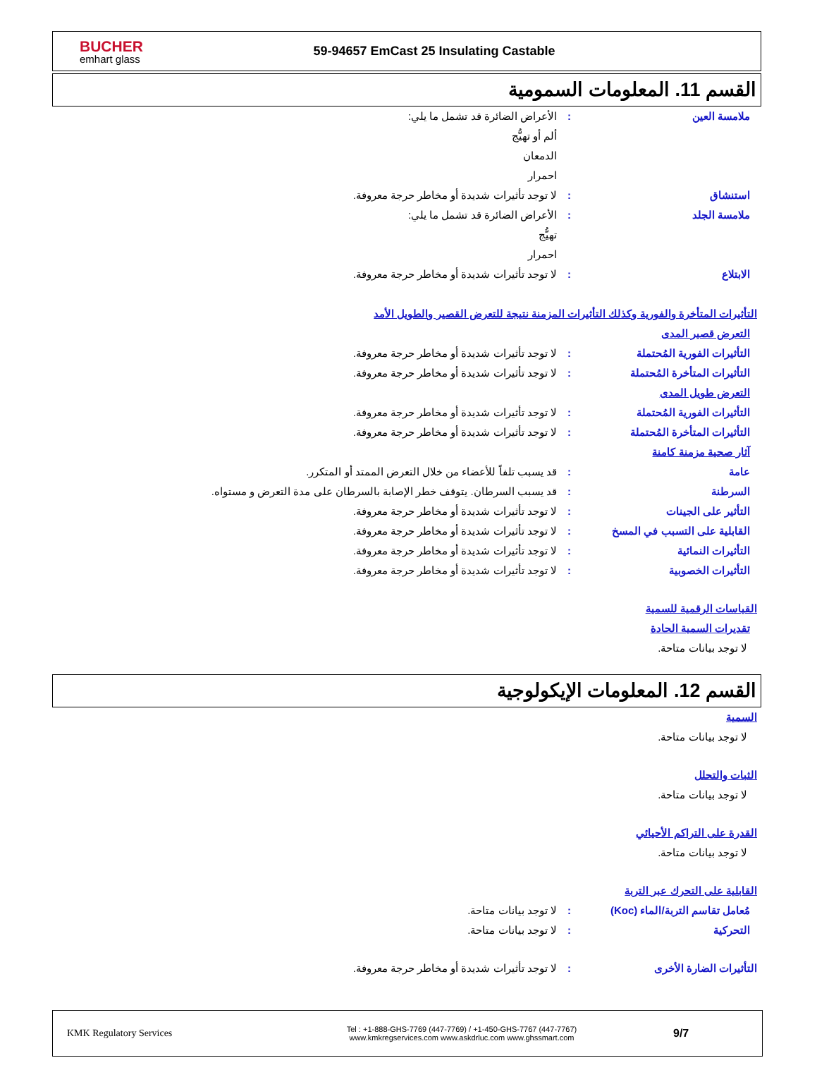BUCHER
emhart glass
59-94657 EmCast 25 Insulating Castable
القسم 11. المعلومات السمومية
ملامسة العين : الأعراض الضائرة قد تشمل ما يلي:
ألم أو تهيُّج
الدمعان
احمرار
استنشاق : لا توجد تأثيرات شديدة أو مخاطر حرجة معروفة.
ملامسة الجلد : الأعراض الضائرة قد تشمل ما يلي:
تهيُّج
احمرار
الابتلاع : لا توجد تأثيرات شديدة أو مخاطر حرجة معروفة.
التأثيرات المتأخرة والفورية وكذلك التأثيرات المزمنة نتيجة للتعرض القصير والطويل الأمد
التعرض قصير المدى
التأثيرات الفورية المُحتملة : لا توجد تأثيرات شديدة أو مخاطر حرجة معروفة.
التأثيرات المتأخرة المُحتملة : لا توجد تأثيرات شديدة أو مخاطر حرجة معروفة.
التعرض طويل المدى
التأثيرات الفورية المُحتملة : لا توجد تأثيرات شديدة أو مخاطر حرجة معروفة.
التأثيرات المتأخرة المُحتملة : لا توجد تأثيرات شديدة أو مخاطر حرجة معروفة.
آثار صحية مزمنة كامنة
عامة : قد يسبب تلفاً للأعضاء من خلال التعرض الممتد أو المتكرر.
السرطنة : قد يسبب السرطان. يتوقف خطر الإصابة بالسرطان على مدة التعرض و مستواه.
التأثير على الجينات : لا توجد تأثيرات شديدة أو مخاطر حرجة معروفة.
القابلية على التسبب في المسخ : لا توجد تأثيرات شديدة أو مخاطر حرجة معروفة.
التأثيرات النمائية : لا توجد تأثيرات شديدة أو مخاطر حرجة معروفة.
التأثيرات الخصوبية : لا توجد تأثيرات شديدة أو مخاطر حرجة معروفة.
القياسات الرقمية للسمية
تقديرات السمية الحادة
لا توجد بيانات متاحة.
القسم 12. المعلومات الإيكولوجية
السمية
لا توجد بيانات متاحة.
الثبات والتحلل
لا توجد بيانات متاحة.
القدرة على التراكم الأحيائي
لا توجد بيانات متاحة.
القابلية على التحرك عبر التربة
مُعامل تقاسم التربة/الماء (Koc)
: لا توجد بيانات متاحة.
التحركية : لا توجد بيانات متاحة.
التأثيرات الضارة الأخرى : لا توجد تأثيرات شديدة أو مخاطر حرجة معروفة.
KMK Regulatory Services
Tel : +1-888-GHS-7769 (447-7769) / +1-450-GHS-7767 (447-7767)
www.kmkregservices.com www.askdrluc.com www.ghssmart.com
9/7